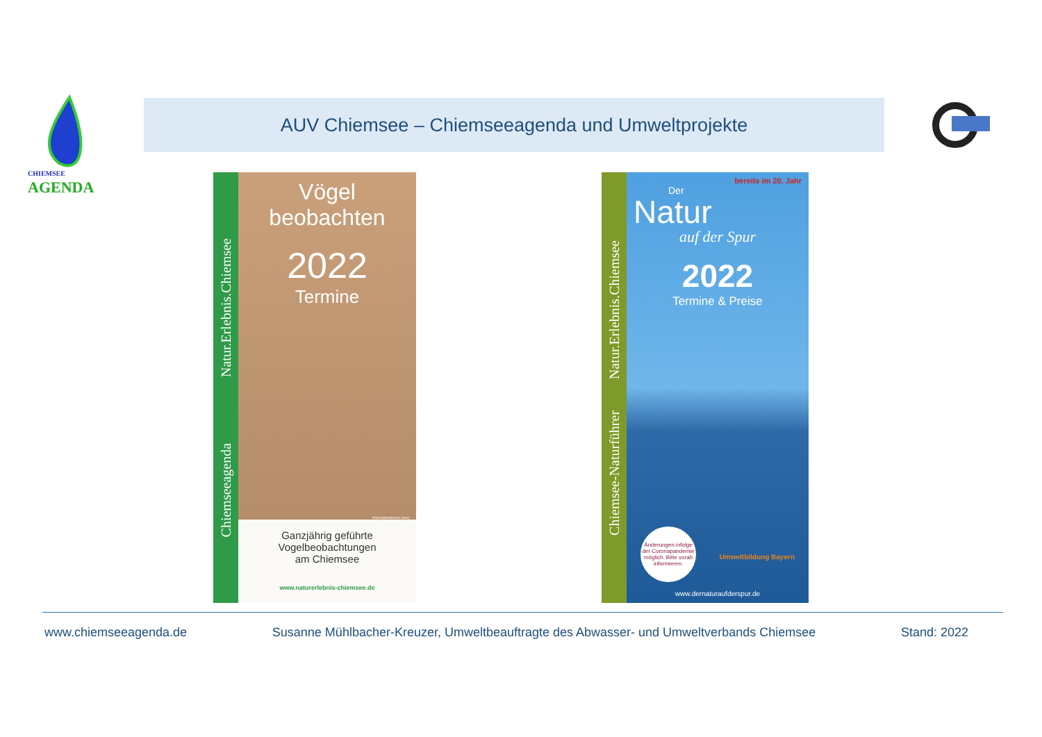CHIEMSEE AGENDA
AUV Chiemsee – Chiemseeagenda und Umweltprojekte
Chiemseeagenda Natur.Erlebnis.Chiemsee
Vögel
beobachten
2022
Termine
Wacholderdrossel (mm)
Ganzjährig geführte
Vogelbeobachtungen
am Chiemsee
www.naturerlebnis-chiemsee.de
Chiemsee-Naturführer Natur.Erlebnis.Chiemsee
bereits im 20. Jahr
Der
Natur
auf der Spur
2022
Termine & Preise
Änderungen infolge der Coronapandemie möglich. Bitte vorab informieren.
Umweltbildung Bayern
www.dernaturaufderspur.de
www.chiemseeagenda.de Susanne Mühlbacher-Kreuzer, Umweltbeauftragte des Abwasser- und Umweltverbands Chiemsee Stand: 2022